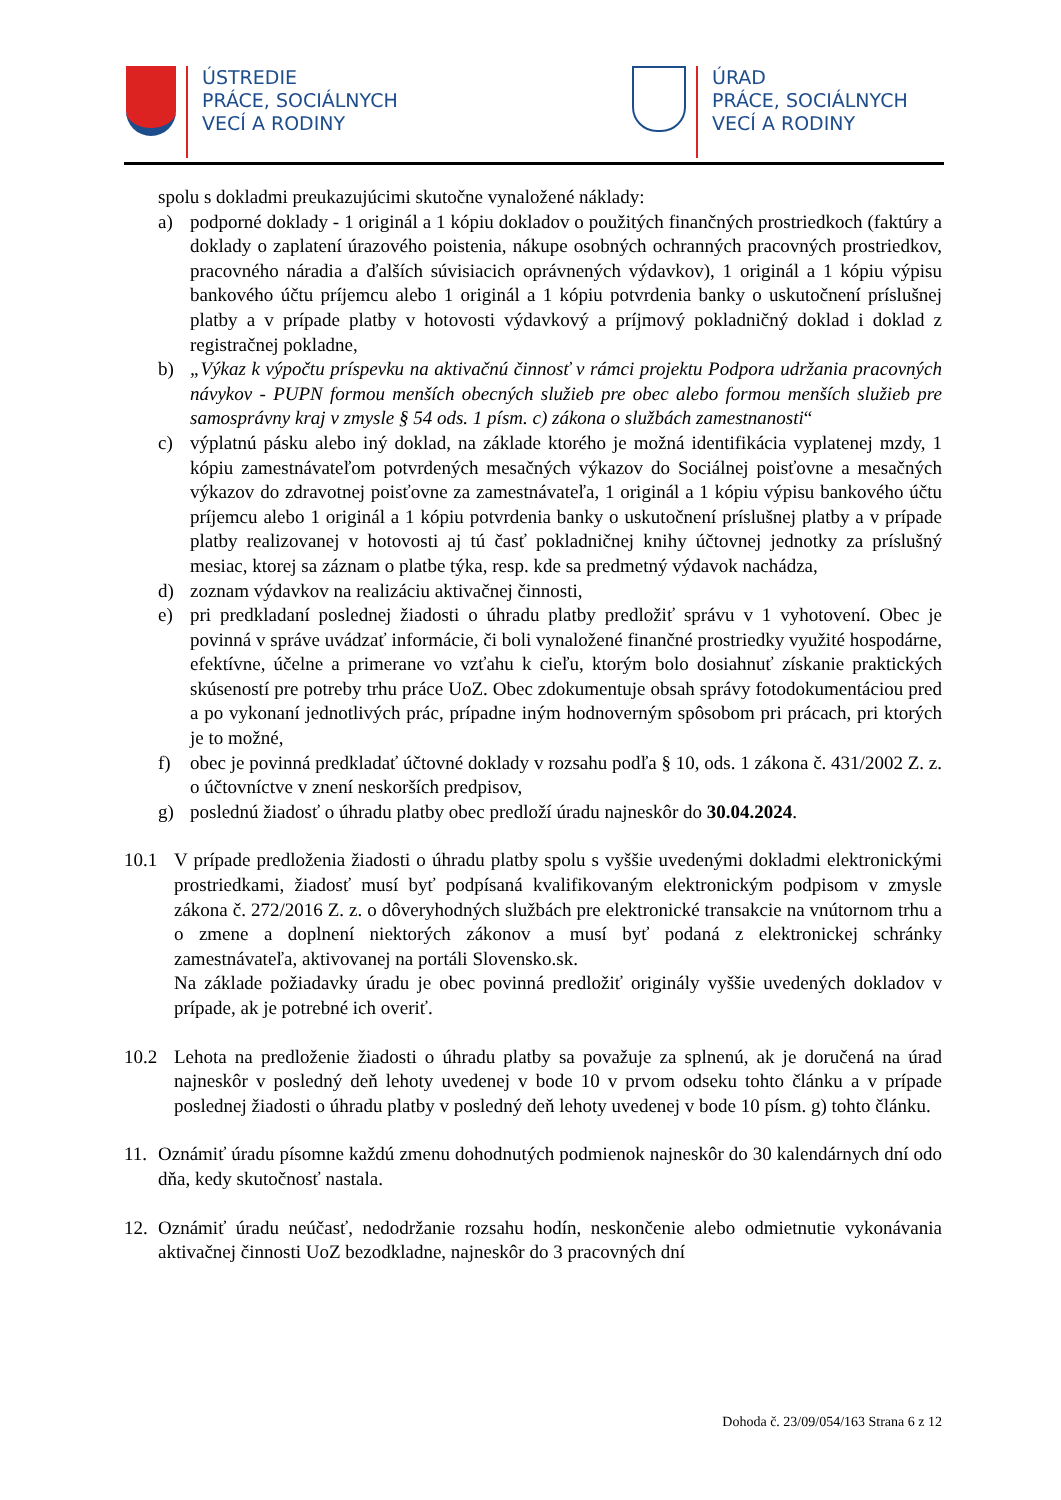ÚSTREDIE
PRÁCE, SOCIÁLNYCH
VECÍ A RODINY
ÚRAD
PRÁCE, SOCIÁLNYCH
VECÍ A RODINY
spolu s dokladmi preukazujúcimi skutočne vynaložené náklady:
a) podporné doklady - 1 originál a 1 kópiu dokladov o použitých finančných prostriedkoch (faktúry a doklady o zaplatení úrazového poistenia, nákupe osobných ochranných pracovných prostriedkov, pracovného náradia a ďalších súvisiacich oprávnených výdavkov), 1 originál a 1 kópiu výpisu bankového účtu príjemcu alebo 1 originál a 1 kópiu potvrdenia banky o uskutočnení príslušnej platby a v prípade platby v hotovosti výdavkový a príjmový pokladničný doklad i doklad z registračnej pokladne,
b) „Výkaz k výpočtu príspevku na aktivačnú činnosť v rámci projektu Podpora udržania pracovných návykov - PUPN formou menších obecných služieb pre obec alebo formou menších služieb pre samosprávny kraj v zmysle § 54 ods. 1 písm. c) zákona o službách zamestnanosti“
c) výplatnú pásku alebo iný doklad, na základe ktorého je možná identifikácia vyplatenej mzdy, 1 kópiu zamestnávateľom potvrdených mesačných výkazov do Sociálnej poisťovne a mesačných výkazov do zdravotnej poisťovne za zamestnávateľa, 1 originál a 1 kópiu výpisu bankového účtu príjemcu alebo 1 originál a 1 kópiu potvrdenia banky o uskutočnení príslušnej platby a v prípade platby realizovanej v hotovosti aj tú časť pokladničnej knihy účtovnej jednotky za príslušný mesiac, ktorej sa záznam o platbe týka, resp. kde sa predmetný výdavok nachádza,
d) zoznam výdavkov na realizáciu aktivačnej činnosti,
e) pri predkladaní poslednej žiadosti o úhradu platby predložiť správu v 1 vyhotovení. Obec je povinná v správe uvádzať informácie, či boli vynaložené finančné prostriedky využité hospodárne, efektívne, účelne a primerane vo vzťahu k cieľu, ktorým bolo dosiahnuť získanie praktických skúseností pre potreby trhu práce UoZ. Obec zdokumentuje obsah správy fotodokumentáciou pred a po vykonaní jednotlivých prác, prípadne iným hodnoverným spôsobom pri prácach, pri ktorých je to možné,
f) obec je povinná predkladať účtovné doklady v rozsahu podľa § 10, ods. 1 zákona č. 431/2002 Z. z. o účtovníctve v znení neskorších predpisov,
g) poslednú žiadosť o úhradu platby obec predloží úradu najneskôr do 30.04.2024.
10.1 V prípade predloženia žiadosti o úhradu platby spolu s vyššie uvedenými dokladmi elektronickými prostriedkami, žiadosť musí byť podpísaná kvalifikovaným elektronickým podpisom v zmysle zákona č. 272/2016 Z. z. o dôveryhodných službách pre elektronické transakcie na vnútornom trhu a o zmene a doplnení niektorých zákonov a musí byť podaná z elektronickej schránky zamestnávateľa, aktivovanej na portáli Slovensko.sk.
Na základe požiadavky úradu je obec povinná predložiť originály vyššie uvedených dokladov v prípade, ak je potrebné ich overiť.
10.2 Lehota na predloženie žiadosti o úhradu platby sa považuje za splnenú, ak je doručená na úrad najneskôr v posledný deň lehoty uvedenej v bode 10 v prvom odseku tohto článku a v prípade poslednej žiadosti o úhradu platby v posledný deň lehoty uvedenej v bode 10 písm. g) tohto článku.
11. Oznámiť úradu písomne každú zmenu dohodnutých podmienok najneskôr do 30 kalendárnych dní odo dňa, kedy skutočnosť nastala.
12. Oznámiť úradu neúčasť, nedodržanie rozsahu hodín, neskončenie alebo odmietnutie vykonávania aktivačnej činnosti UoZ bezodkladne, najneskôr do 3 pracovných dní
Dohoda č. 23/09/054/163 Strana 6 z 12